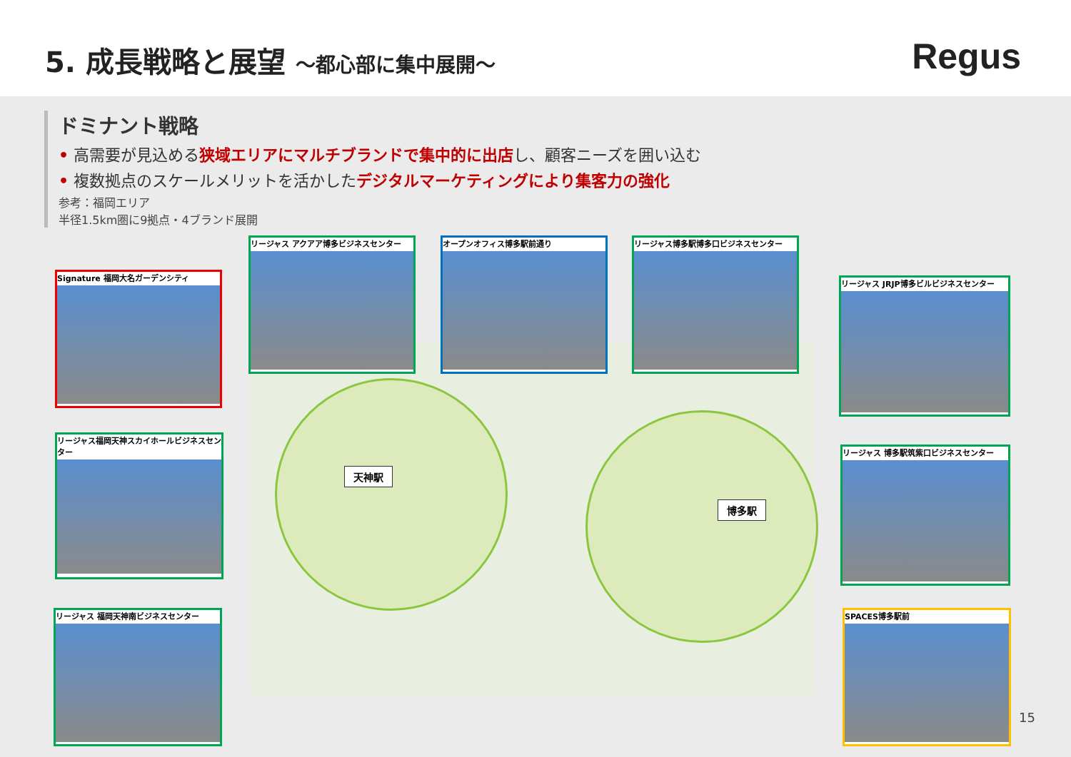5. 成長戦略と展望 ～都心部に集中展開～
Regus
ドミナント戦略
• 高需要が見込める狭域エリアにマルチブランドで集中的に出店し、顧客ニーズを囲い込む
• 複数拠点のスケールメリットを活かしたデジタルマーケティングにより集客力の強化
参考：福岡エリア
半径1.5km圏に9拠点・4ブランド展開
天神駅
博多駅
Signature 福岡大名ガーデンシティ
リージャス アクアア博多ビジネスセンター オープンオフィス博多駅前通り リージャス博多駅博多口ビジネスセンター
リージャス JRJP博多ビルビジネスセンター
リージャス福岡天神スカイホールビジネスセンター
リージャス 博多駅筑紫口ビジネスセンター
リージャス 福岡天神南ビジネスセンター SPACES博多駅前
15